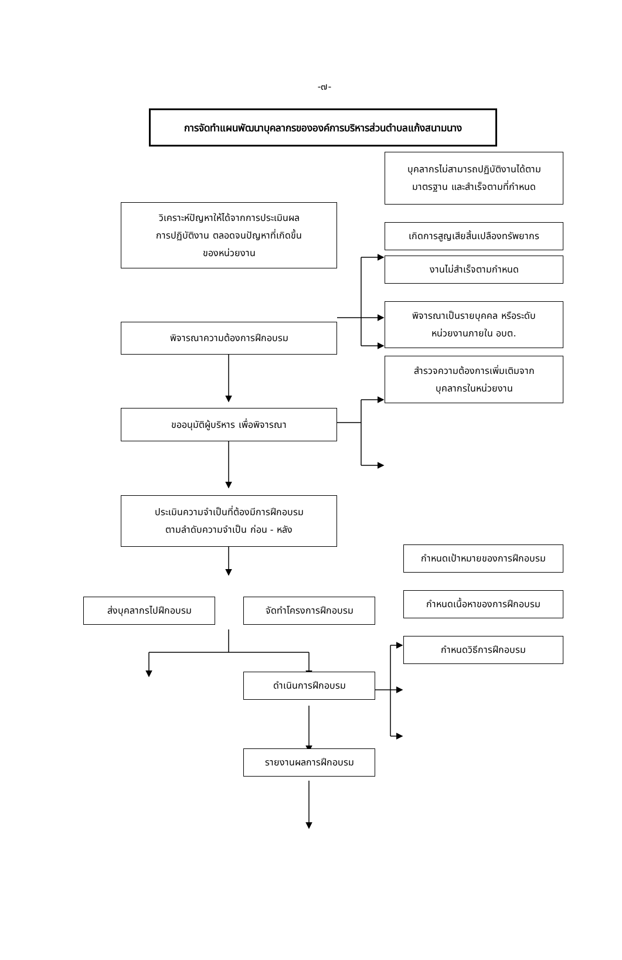-๗-
การจัดทำแผนพัฒนาบุคลากรขององค์การบริหารส่วนตำบลแก้งสนามนาง
วิเคราะห์ปัญหาให้ได้จากการประเมินผล
การปฏิบัติงาน ตลอดจนปัญหาที่เกิดขึ้น
ของหน่วยงาน
บุคลากรไม่สามารถปฏิบัติงานได้ตาม
มาตรฐาน และสำเร็จตามที่กำหนด
เกิดการสูญเสียสิ้นเปลืองทรัพยากร
งานไม่สำเร็จตามกำหนด
พิจารณาความต้องการฝึกอบรม
พิจารณาเป็นรายบุคคล หรือระดับ
หน่วยงานภายใน อบต.
สำรวจความต้องการเพิ่มเติมจาก
บุคลากรในหน่วยงาน
ขออนุมัติผู้บริหาร เพื่อพิจารณา
ประเมินความจำเป็นที่ต้องมีการฝึกอบรม
ตามลำดับความจำเป็น ก่อน - หลัง
ส่งบุคลากรไปฝึกอบรม จัดทำโครงการฝึกอบรม
กำหนดเป้าหมายของการฝึกอบรม
กำหนดเนื้อหาของการฝึกอบรม
กำหนดวิธีการฝึกอบรม
ดำเนินการฝึกอบรม
รายงานผลการฝึกอบรม